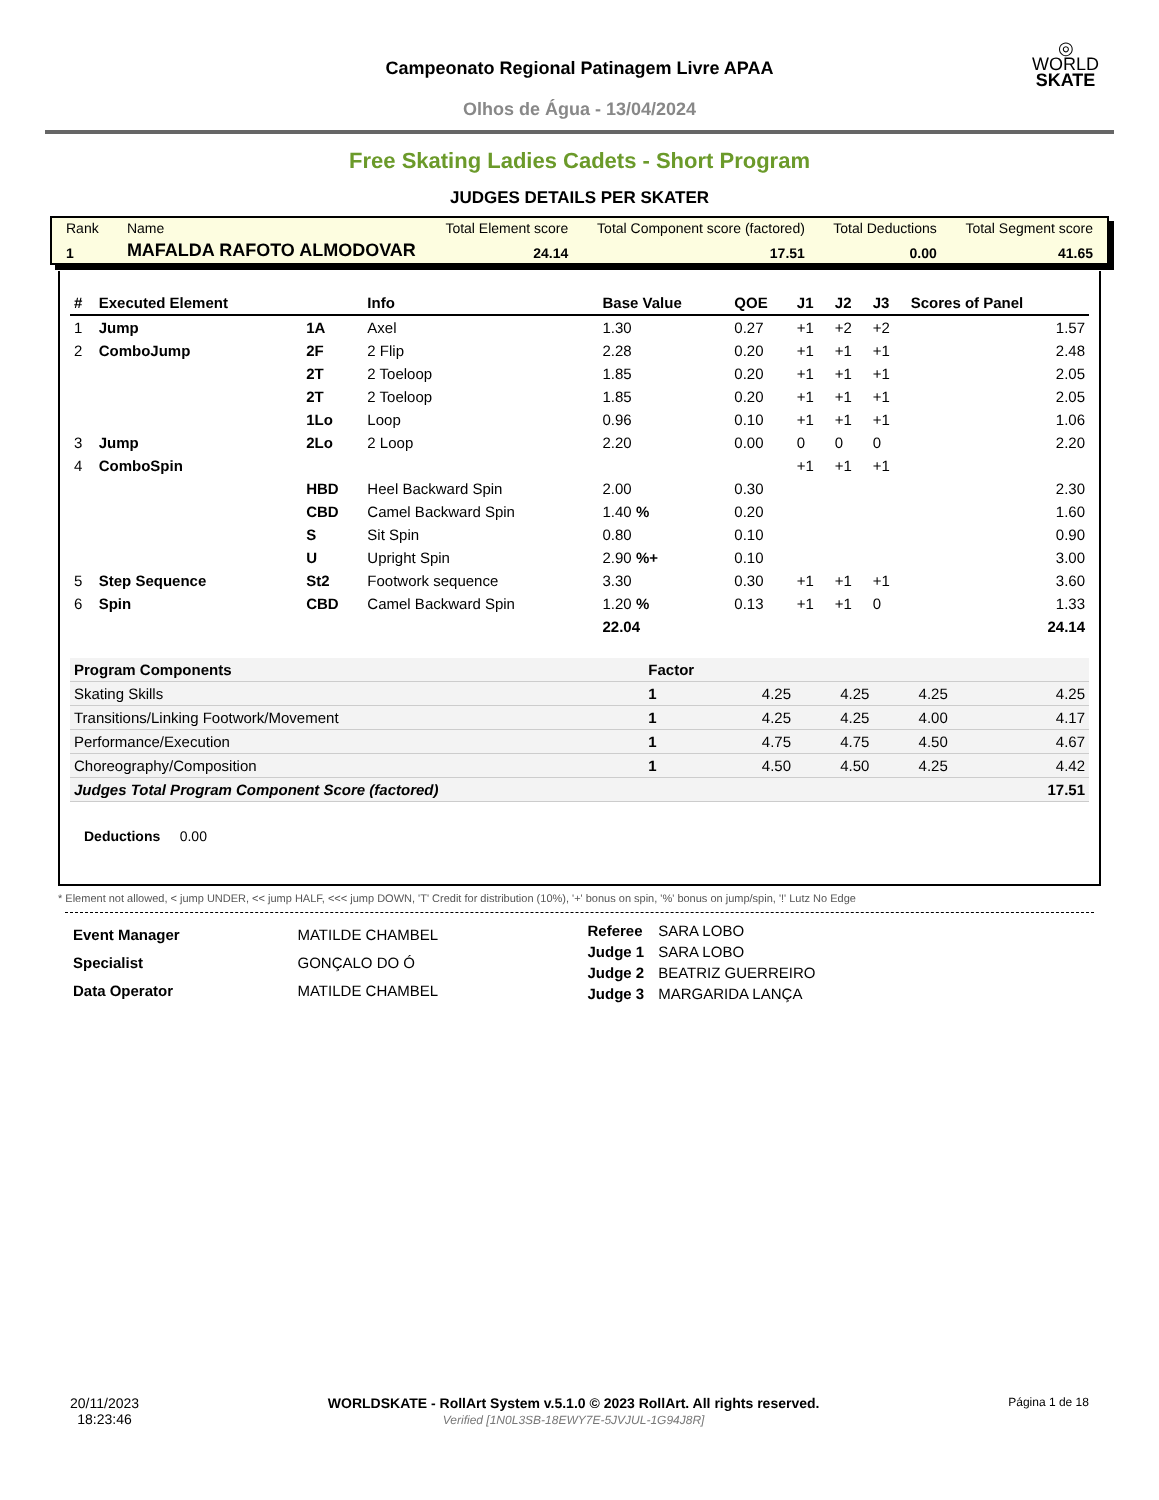Campeonato Regional Patinagem Livre APAA
Olhos de Água - 13/04/2024
◎
WORLD
SKATE
Free Skating Ladies Cadets - Short Program
JUDGES DETAILS PER SKATER
| Rank | Name | Total Element score | Total Component score (factored) | Total Deductions | Total Segment score |
| 1 | MAFALDA RAFOTO ALMODOVAR | 24.14 | 17.51 | 0.00 | 41.65 |
| # | Executed Element | | Info | Base Value | QOE | J1 | J2 | J3 | Scores of Panel |
| --- | --- | --- | --- | --- | --- | --- | --- | --- | --- |
| 1 | Jump | 1A | Axel | 1.30 | 0.27 | +1 | +2 | +2 | 1.57 |
| 2 | ComboJump | 2F | 2 Flip | 2.28 | 0.20 | +1 | +1 | +1 | 2.48 |
| | | 2T | 2 Toeloop | 1.85 | 0.20 | +1 | +1 | +1 | 2.05 |
| | | 2T | 2 Toeloop | 1.85 | 0.20 | +1 | +1 | +1 | 2.05 |
| | | 1Lo | Loop | 0.96 | 0.10 | +1 | +1 | +1 | 1.06 |
| 3 | Jump | 2Lo | 2 Loop | 2.20 | 0.00 | 0 | 0 | 0 | 2.20 |
| 4 | ComboSpin | | | | | +1 | +1 | +1 | |
| | | HBD | Heel Backward Spin | 2.00 | 0.30 | | | | 2.30 |
| | | CBD | Camel Backward Spin | 1.40 % | 0.20 | | | | 1.60 |
| | | S | Sit Spin | 0.80 | 0.10 | | | | 0.90 |
| | | U | Upright Spin | 2.90 %+ | 0.10 | | | | 3.00 |
| 5 | Step Sequence | St2 | Footwork sequence | 3.30 | 0.30 | +1 | +1 | +1 | 3.60 |
| 6 | Spin | CBD | Camel Backward Spin | 1.20 % | 0.13 | +1 | +1 | 0 | 1.33 |
| | | | | 22.04 | | | | | 24.14 |
| Program Components | Factor | | | | |
| Skating Skills | 1 | 4.25 | 4.25 | 4.25 | 4.25 |
| Transitions/Linking Footwork/Movement | 1 | 4.25 | 4.25 | 4.00 | 4.17 |
| Performance/Execution | 1 | 4.75 | 4.75 | 4.50 | 4.67 |
| Choreography/Composition | 1 | 4.50 | 4.50 | 4.25 | 4.42 |
| Judges Total Program Component Score (factored) | | | | | 17.51 |
Deductions 0.00
* Element not allowed, < jump UNDER, << jump HALF, <<< jump DOWN, 'T' Credit for distribution (10%), '+' bonus on spin, '%' bonus on jump/spin, '!' Lutz No Edge
| Event Manager | MATILDE CHAMBEL |
| Specialist | GONÇALO DO Ó |
| Data Operator | MATILDE CHAMBEL |
| Referee | SARA LOBO |
| Judge 1 | SARA LOBO |
| Judge 2 | BEATRIZ GUERREIRO |
| Judge 3 | MARGARIDA LANÇA |
20/11/2023
18:23:46
WORLDSKATE - RollArt System v.5.1.0 © 2023 RollArt. All rights reserved.
Verified [1N0L3SB-18EWY7E-5JVJUL-1G94J8R]
Página 1 de 18